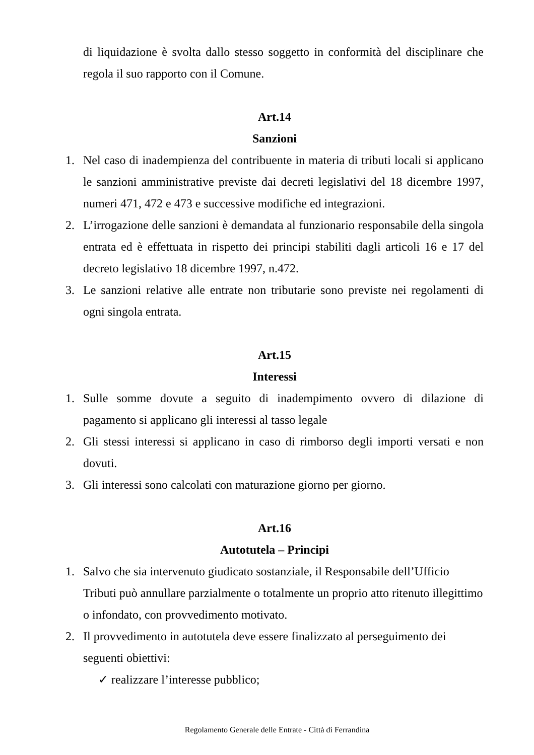di liquidazione è svolta dallo stesso soggetto in conformità del disciplinare che regola il suo rapporto con il Comune.
Art.14
Sanzioni
1. Nel caso di inadempienza del contribuente in materia di tributi locali si applicano le sanzioni amministrative previste dai decreti legislativi del 18 dicembre 1997, numeri 471, 472 e 473 e successive modifiche ed integrazioni.
2. L’irrogazione delle sanzioni è demandata al funzionario responsabile della singola entrata ed è effettuata in rispetto dei principi stabiliti dagli articoli 16 e 17 del decreto legislativo 18 dicembre 1997, n.472.
3. Le sanzioni relative alle entrate non tributarie sono previste nei regolamenti di ogni singola entrata.
Art.15
Interessi
1. Sulle somme dovute a seguito di inadempimento ovvero di dilazione di pagamento si applicano gli interessi al tasso legale
2. Gli stessi interessi si applicano in caso di rimborso degli importi versati e non dovuti.
3. Gli interessi sono calcolati con maturazione giorno per giorno.
Art.16
Autotutela – Principi
1. Salvo che sia intervenuto giudicato sostanziale, il Responsabile dell’Ufficio Tributi può annullare parzialmente o totalmente un proprio atto ritenuto illegittimo o infondato, con provvedimento motivato.
2. Il provvedimento in autotutela deve essere finalizzato al perseguimento dei seguenti obiettivi:
✓ realizzare l’interesse pubblico;
Regolamento Generale delle Entrate - Città di Ferrandina